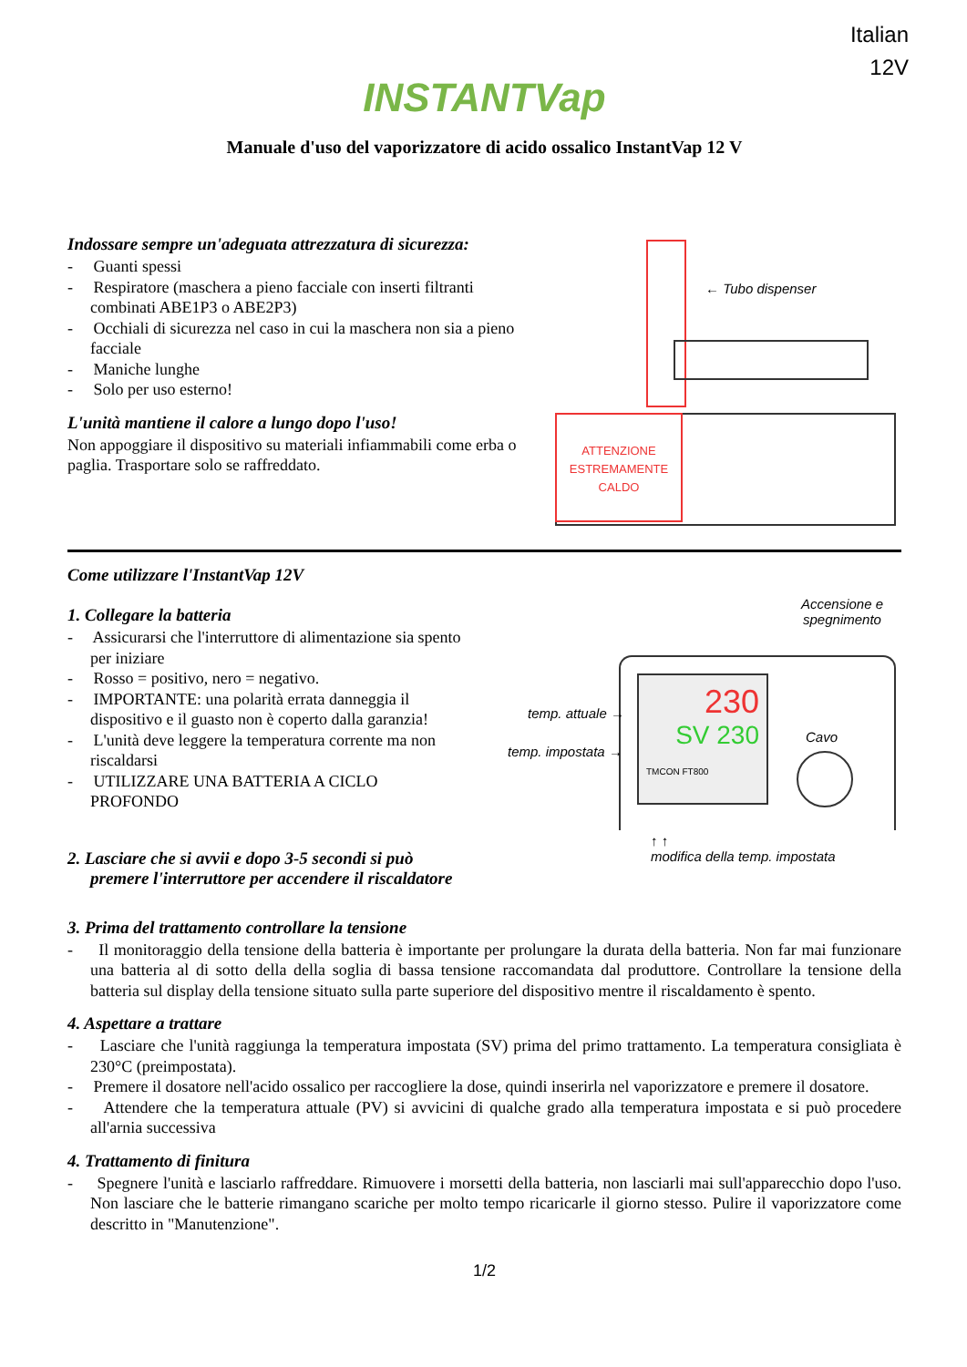Italian
12V
INSTANTVap
Manuale d'uso del vaporizzatore di acido ossalico InstantVap 12 V
Indossare sempre un'adeguata attrezzatura di sicurezza:
- Guanti spessi
- Respiratore (maschera a pieno facciale con inserti filtranti combinati ABE1P3 o ABE2P3)
- Occhiali di sicurezza nel caso in cui la maschera non sia a pieno facciale
- Maniche lunghe
- Solo per uso esterno!
L'unità mantiene il calore a lungo dopo l'uso!
Non appoggiare il dispositivo su materiali infiammabili come erba o paglia. Trasportare solo se raffreddato.
← Tubo dispenser
ATTENZIONE
ESTREMAMENTE
CALDO
Come utilizzare l'InstantVap 12V
1. Collegare la batteria
- Assicurarsi che l'interruttore di alimentazione sia spento per iniziare
- Rosso = positivo, nero = negativo.
- IMPORTANTE: una polarità errata danneggia il dispositivo e il guasto non è coperto dalla garanzia!
- L'unità deve leggere la temperatura corrente ma non riscaldarsi
- UTILIZZARE UNA BATTERIA A CICLO PROFONDO
2. Lasciare che si avvii e dopo 3-5 secondi si può premere l'interruttore per accendere il riscaldatore
Accensione e
spegnimento
230
SV 230
TMCON FT800
temp. attuale →
temp. impostata →
Cavo
↑ ↑
modifica della temp. impostata
3. Prima del trattamento controllare la tensione
- Il monitoraggio della tensione della batteria è importante per prolungare la durata della batteria. Non far mai funzionare una batteria al di sotto della della soglia di bassa tensione raccomandata dal produttore. Controllare la tensione della batteria sul display della tensione situato sulla parte superiore del dispositivo mentre il riscaldamento è spento.
4. Aspettare a trattare
- Lasciare che l'unità raggiunga la temperatura impostata (SV) prima del primo trattamento. La temperatura consigliata è 230°C (preimpostata).
- Premere il dosatore nell'acido ossalico per raccogliere la dose, quindi inserirla nel vaporizzatore e premere il dosatore.
- Attendere che la temperatura attuale (PV) si avvicini di qualche grado alla temperatura impostata e si può procedere all'arnia successiva
4. Trattamento di finitura
- Spegnere l'unità e lasciarlo raffreddare. Rimuovere i morsetti della batteria, non lasciarli mai sull'apparecchio dopo l'uso. Non lasciare che le batterie rimangano scariche per molto tempo ricaricarle il giorno stesso. Pulire il vaporizzatore come descritto in "Manutenzione".
1/2